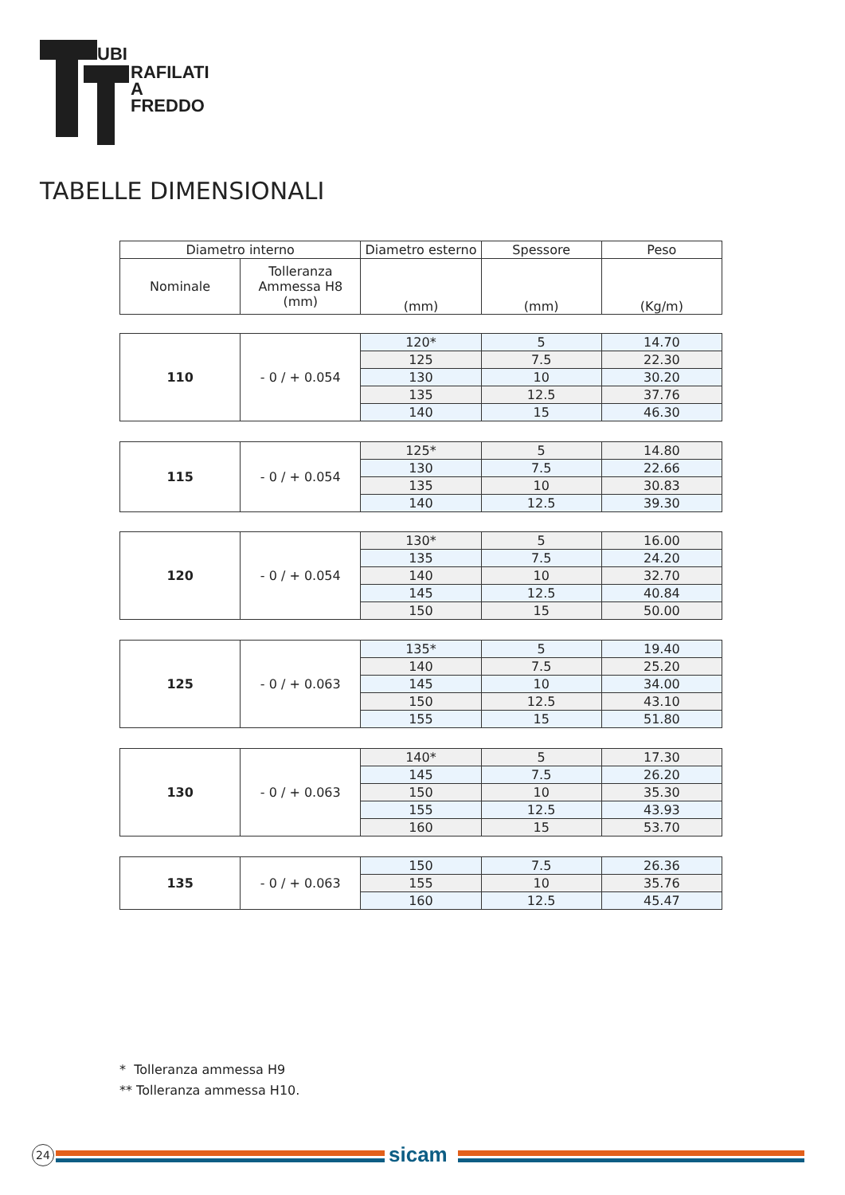UBI
RAFILATI A
FREDDO
TABELLE DIMENSIONALI
| Diametro interno | | Diametro esterno | Spessore | Peso |
| --- | --- | --- | --- | --- |
| Nominale | Tolleranza Ammessa H8 (mm) | (mm) | (mm) | (Kg/m) |
| 110 | - 0 / + 0.054 | 120* | 5 | 14.70 |
| | | 125 | 7.5 | 22.30 |
| | | 130 | 10 | 30.20 |
| | | 135 | 12.5 | 37.76 |
| | | 140 | 15 | 46.30 |
| 115 | - 0 / + 0.054 | 125* | 5 | 14.80 |
| | | 130 | 7.5 | 22.66 |
| | | 135 | 10 | 30.83 |
| | | 140 | 12.5 | 39.30 |
| 120 | - 0 / + 0.054 | 130* | 5 | 16.00 |
| | | 135 | 7.5 | 24.20 |
| | | 140 | 10 | 32.70 |
| | | 145 | 12.5 | 40.84 |
| | | 150 | 15 | 50.00 |
| 125 | - 0 / + 0.063 | 135* | 5 | 19.40 |
| | | 140 | 7.5 | 25.20 |
| | | 145 | 10 | 34.00 |
| | | 150 | 12.5 | 43.10 |
| | | 155 | 15 | 51.80 |
| 130 | - 0 / + 0.063 | 140* | 5 | 17.30 |
| | | 145 | 7.5 | 26.20 |
| | | 150 | 10 | 35.30 |
| | | 155 | 12.5 | 43.93 |
| | | 160 | 15 | 53.70 |
| 135 | - 0 / + 0.063 | 150 | 7.5 | 26.36 |
| | | 155 | 10 | 35.76 |
| | | 160 | 12.5 | 45.47 |
* Tolleranza ammessa H9
** Tolleranza ammessa H10.
24 sicam